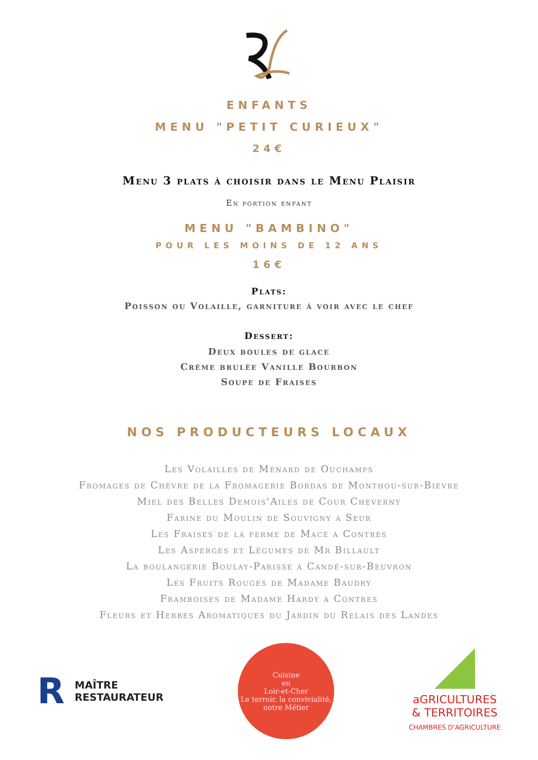ENFANTS
MENU "PETIT CURIEUX"
24€
Menu 3 plats à choisir dans le Menu Plaisir
En portion enfant
MENU "BAMBINO"
POUR LES MOINS DE 12 ANS
16€
Plats:
Poisson ou Volaille, garniture à voir avec le chef
Dessert:
Deux boules de glace
Crème brulée Vanille Bourbon
Soupe de Fraises
NOS PRODUCTEURS LOCAUX
Les Volailles de Ménard de Ouchamps
Fromages de Chèvre de la Fromagerie Bordas de Monthou-sur-Bièvre
Miel des Belles Demois'Ailes de Cour Cheverny
Farine du Moulin de Souvigny à Seur
Les Fraises de la ferme de Macé à Contres
Les Asperges et Légumes de Mr Billault
La boulangerie Boulay-Parisse à Candé-sur-Beuvron
Les Fruits Rouges de Madame Baudry
Framboises de Madame Hardy à Contres
Fleurs et Herbes Aromatiques du Jardin du Relais des Landes
R MAÎTRE
RESTAURATEUR
Cuisine
en
Loir-et-Cher
Le terroir, la convivialité, notre Métier
aGRICULTURES
& TERRITOIRES
CHAMBRES D'AGRICULTURE